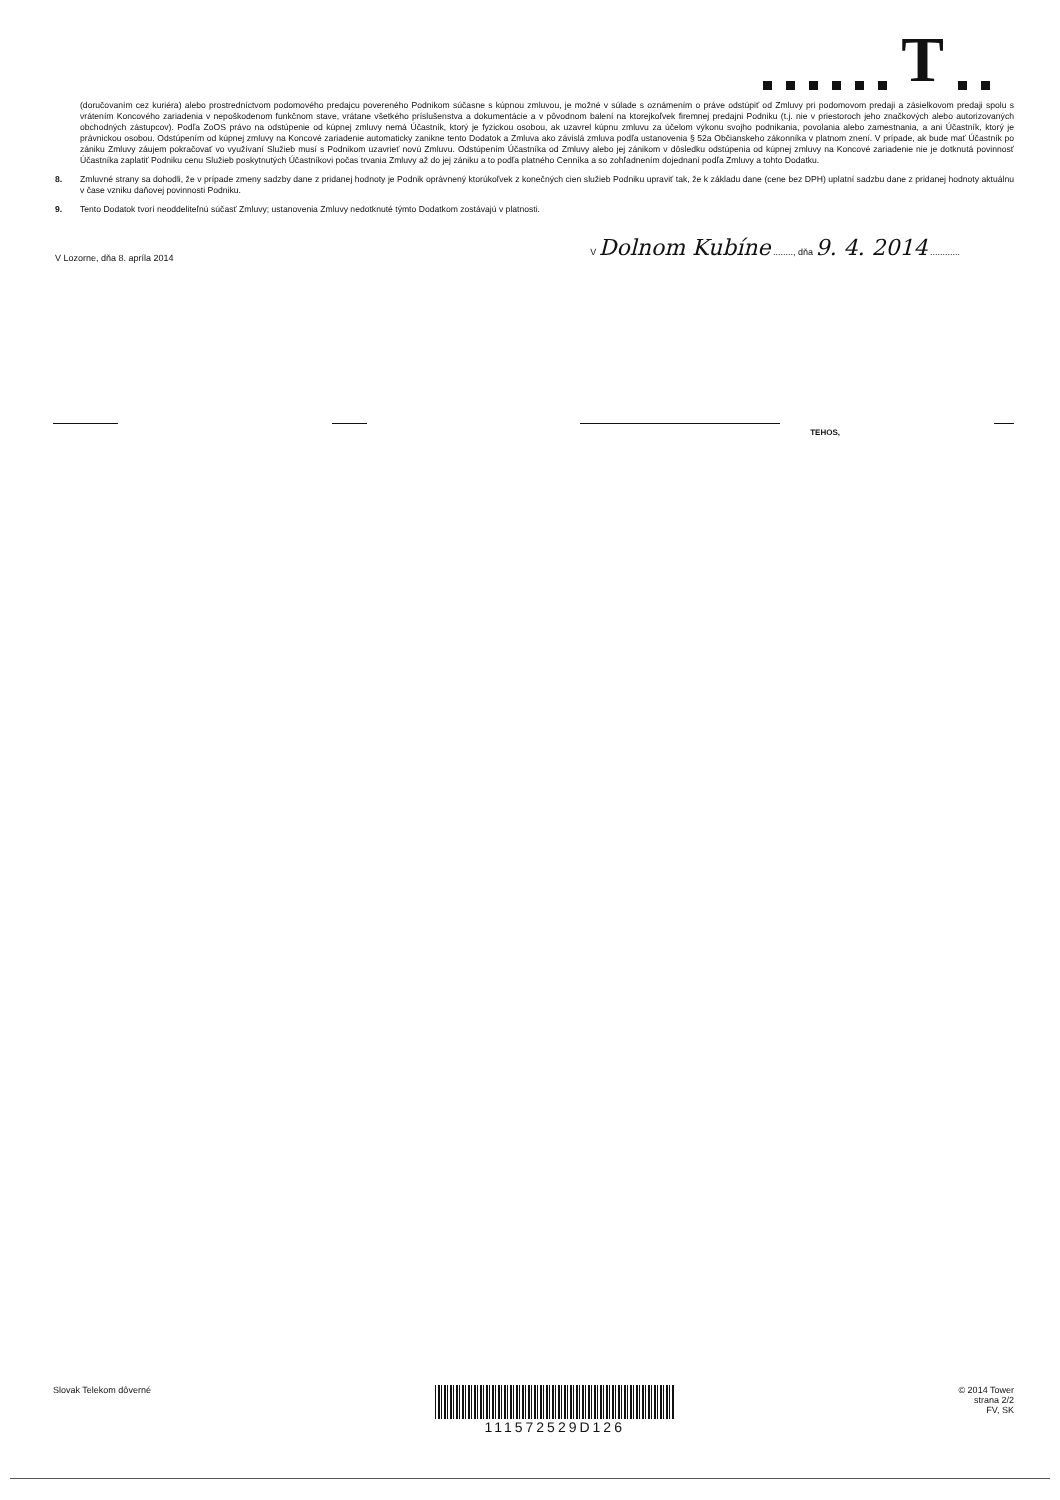T
(doručovaním cez kuriéra) alebo prostredníctvom podomového predajcu povereného Podnikom súčasne s kúpnou zmluvou, je možné v súlade s oznámením o práve odstúpiť od Zmluvy pri podomovom predaji a zásielkovom predaji spolu s vrátením Koncového zariadenia v nepoškodenom funkčnom stave, vrátane všetkého príslušenstva a dokumentácie a v pôvodnom balení na ktorejkoľvek firemnej predajni Podniku (t.j. nie v priestoroch jeho značkových alebo autorizovaných obchodných zástupcov). Podľa ZoOS právo na odstúpenie od kúpnej zmluvy nemá Účastník, ktorý je fyzickou osobou, ak uzavrel kúpnu zmluvu za účelom výkonu svojho podnikania, povolania alebo zamestnania, a ani Účastník, ktorý je právnickou osobou. Odstúpením od kúpnej zmluvy na Koncové zariadenie automaticky zanikne tento Dodatok a Zmluva ako závislá zmluva podľa ustanovenia § 52a Občianskeho zákonníka v platnom znení. V prípade, ak bude mať Účastník po zániku Zmluvy záujem pokračovať vo využívaní Služieb musí s Podnikom uzavrieť novú Zmluvu. Odstúpením Účastníka od Zmluvy alebo jej zánikom v dôsledku odstúpenia od kúpnej zmluvy na Koncové zariadenie nie je dotknutá povinnosť Účastníka zaplatiť Podniku cenu Služieb poskytnutých Účastníkovi počas trvania Zmluvy až do jej zániku a to podľa platného Cenníka a so zohľadnením dojednaní podľa Zmluvy a tohto Dodatku.
8. Zmluvné strany sa dohodli, že v prípade zmeny sadzby dane z pridanej hodnoty je Podnik oprávnený ktorúkoľvek z konečných cien služieb Podniku upraviť tak, že k základu dane (cene bez DPH) uplatní sadzbu dane z pridanej hodnoty aktuálnu v čase vzniku daňovej povinnosti Podniku.
9. Tento Dodatok tvorí neoddeliteľnú súčasť Zmluvy; ustanovenia Zmluvy nedotknuté týmto Dodatkom zostávajú v platnosti.
V Lozorne, dňa 8. apríla 2014 V Dolnom Kubíne ........, dňa 9. 4. 2014 ............
TEHOS,
Slovak Telekom dôverné
111572529D126
© 2014 Tower
strana 2/2
FV, SK